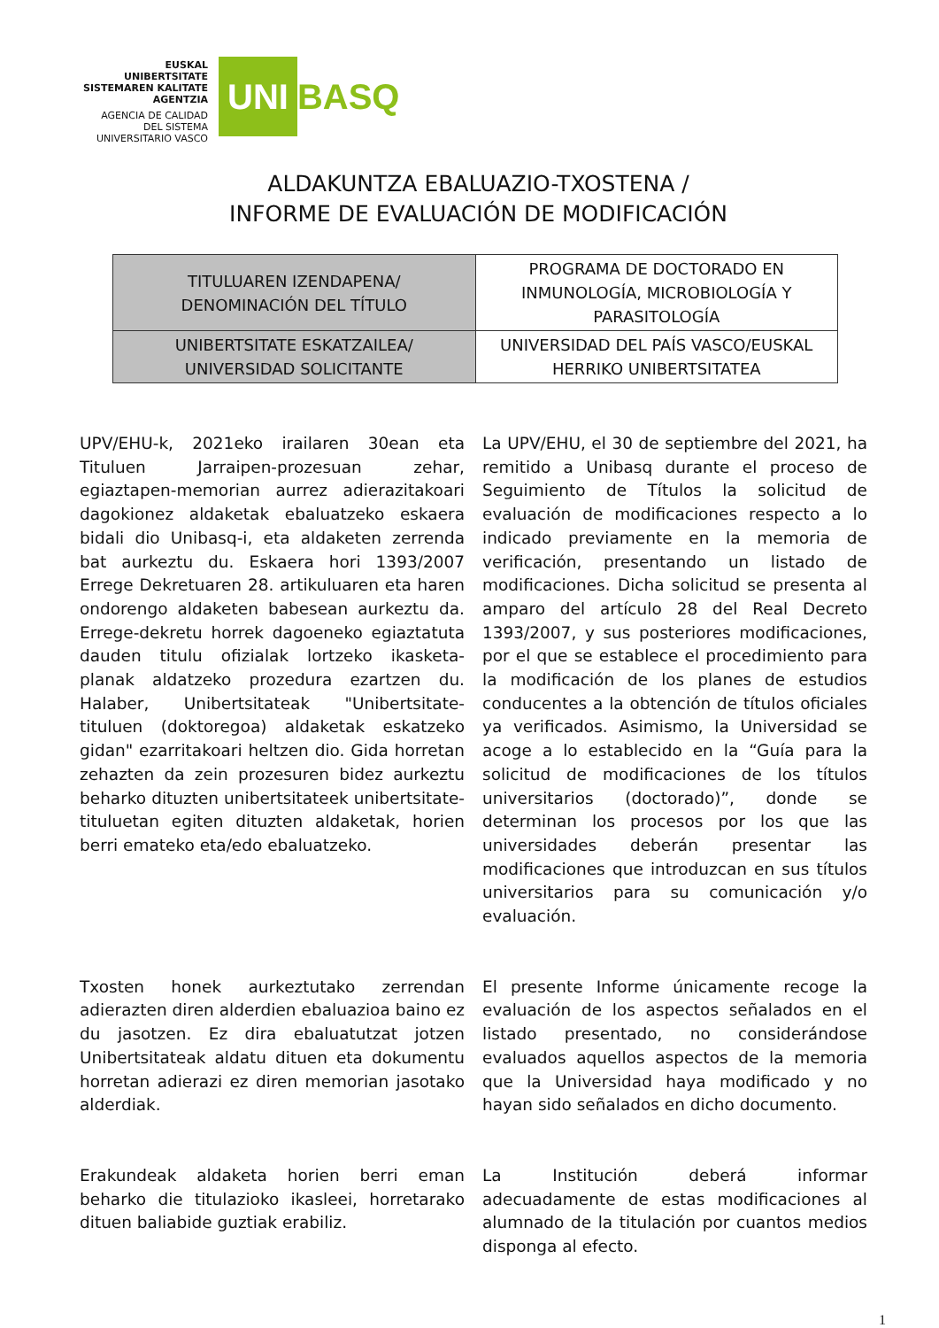EUSKAL UNIBERTSITATE SISTEMAREN KALITATE AGENTZIA
AGENCIA DE CALIDAD DEL SISTEMA UNIVERSITARIO VASCO
UNI BASQ
ALDAKUNTZA EBALUAZIO-TXOSTENA /
INFORME DE EVALUACIÓN DE MODIFICACIÓN
| TITULUAREN IZENDAPENA/ DENOMINACIÓN DEL TÍTULO | PROGRAMA DE DOCTORADO EN INMUNOLOGÍA, MICROBIOLOGÍA Y PARASITOLOGÍA |
| UNIBERTSITATE ESKATZAILEA/ UNIVERSIDAD SOLICITANTE | UNIVERSIDAD DEL PAÍS VASCO/EUSKAL HERRIKO UNIBERTSITATEA |
UPV/EHU-k, 2021eko irailaren 30ean eta Tituluen Jarraipen-prozesuan zehar, egiaztapen-memorian aurrez adierazitakoari dagokionez aldaketak ebaluatzeko eskaera bidali dio Unibasq-i, eta aldaketen zerrenda bat aurkeztu du. Eskaera hori 1393/2007 Errege Dekretuaren 28. artikuluaren eta haren ondorengo aldaketen babesean aurkeztu da. Errege-dekretu horrek dagoeneko egiaztatuta dauden titulu ofizialak lortzeko ikasketa-planak aldatzeko prozedura ezartzen du. Halaber, Unibertsitateak "Unibertsitate-tituluen (doktoregoa) aldaketak eskatzeko gidan" ezarritakoari heltzen dio. Gida horretan zehazten da zein prozesuren bidez aurkeztu beharko dituzten unibertsitateek unibertsitate-tituluetan egiten dituzten aldaketak, horien berri emateko eta/edo ebaluatzeko.
La UPV/EHU, el 30 de septiembre del 2021, ha remitido a Unibasq durante el proceso de Seguimiento de Títulos la solicitud de evaluación de modificaciones respecto a lo indicado previamente en la memoria de verificación, presentando un listado de modificaciones. Dicha solicitud se presenta al amparo del artículo 28 del Real Decreto 1393/2007, y sus posteriores modificaciones, por el que se establece el procedimiento para la modificación de los planes de estudios conducentes a la obtención de títulos oficiales ya verificados. Asimismo, la Universidad se acoge a lo establecido en la “Guía para la solicitud de modificaciones de los títulos universitarios (doctorado)”, donde se determinan los procesos por los que las universidades deberán presentar las modificaciones que introduzcan en sus títulos universitarios para su comunicación y/o evaluación.
Txosten honek aurkeztutako zerrendan adierazten diren alderdien ebaluazioa baino ez du jasotzen. Ez dira ebaluatutzat jotzen Unibertsitateak aldatu dituen eta dokumentu horretan adierazi ez diren memorian jasotako alderdiak.
El presente Informe únicamente recoge la evaluación de los aspectos señalados en el listado presentado, no considerándose evaluados aquellos aspectos de la memoria que la Universidad haya modificado y no hayan sido señalados en dicho documento.
Erakundeak aldaketa horien berri eman beharko die titulazioko ikasleei, horretarako dituen baliabide guztiak erabiliz.
La Institución deberá informar adecuadamente de estas modificaciones al alumnado de la titulación por cuantos medios disponga al efecto.
1